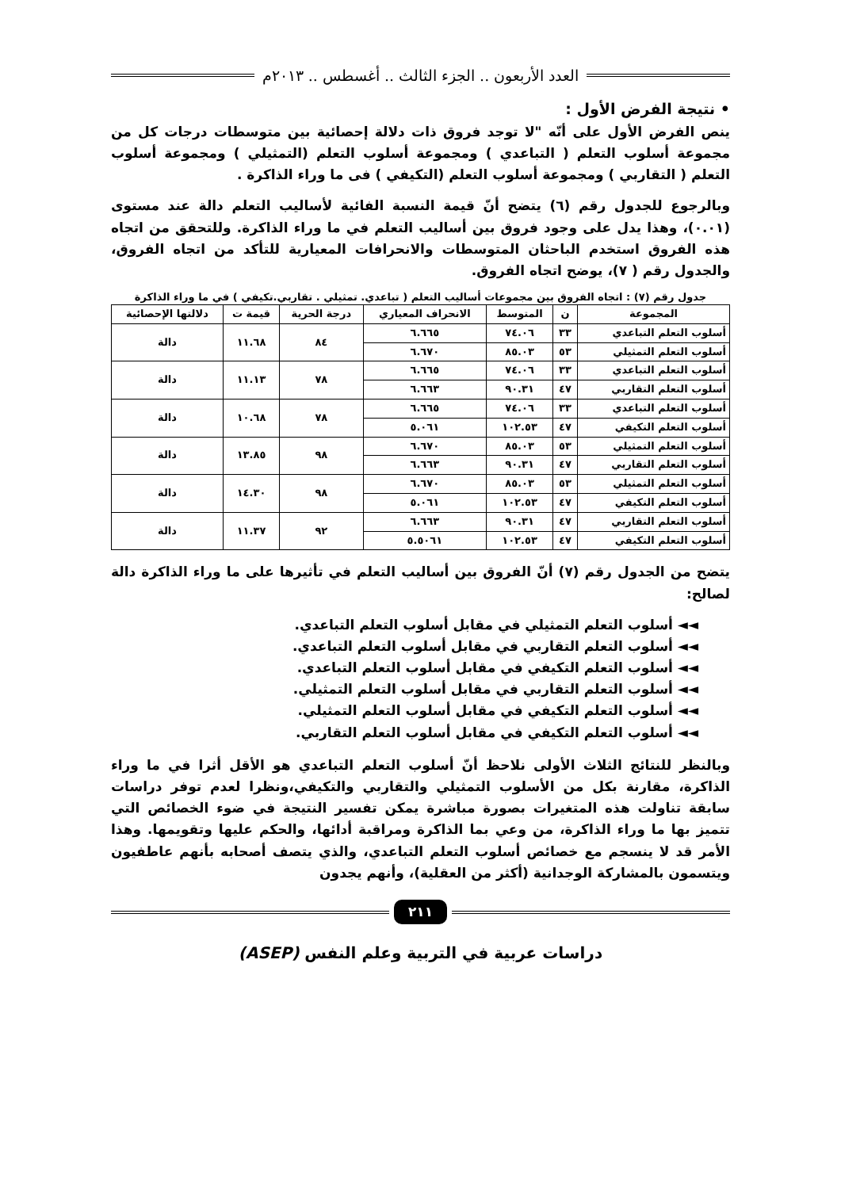العدد الأربعون .. الجزء الثالث .. أغسطس .. ٢٠١٣م
• نتيجة الفرض الأول :
ينص الفرض الأول على أنّه "لا توجد فروق ذات دلالة إحصائية بين متوسطات درجات كل من مجموعة أسلوب التعلم ( التباعدي ) ومجموعة أسلوب التعلم (التمثيلي ) ومجموعة أسلوب التعلم ( التقاربي ) ومجموعة أسلوب التعلم (التكيفي ) فى ما وراء الذاكرة .
وبالرجوع للجدول رقم (٦) يتضح أنّ قيمة النسبة الفائية لأساليب التعلم دالة عند مستوى (٠.٠١)، وهذا يدل على وجود فروق بين أساليب التعلم في ما وراء الذاكرة. وللتحقق من اتجاه هذه الفروق استخدم الباحثان المتوسطات والانحرافات المعيارية للتأكد من اتجاه الفروق، والجدول رقم ( ٧)، يوضح اتجاه الفروق.
جدول رقم (٧) : اتجاه الفروق بين مجموعات أساليب التعلم ( تباعدي. تمثيلي . تقاربي.تكيفي ) في ما وراء الذاكرة
| المجموعة | ن | المتوسط | الانحراف المعياري | درجة الحرية | قيمة ت | دلالتها الإحصائية |
| --- | --- | --- | --- | --- | --- | --- |
| أسلوب التعلم التباعدي | ٣٣ | ٧٤.٠٦ | ٦.٦٦٥ | ٨٤ | ١١.٦٨ | دالة |
| أسلوب التعلم التمثيلي | ٥٣ | ٨٥.٠٣ | ٦.٦٧٠ | | | |
| أسلوب التعلم التباعدي | ٣٣ | ٧٤.٠٦ | ٦.٦٦٥ | ٧٨ | ١١.١٣ | دالة |
| أسلوب التعلم التقاربي | ٤٧ | ٩٠.٣١ | ٦.٦٦٣ | | | |
| أسلوب التعلم التباعدي | ٣٣ | ٧٤.٠٦ | ٦.٦٦٥ | ٧٨ | ١٠.٦٨ | دالة |
| أسلوب التعلم التكيفي | ٤٧ | ١٠٢.٥٣ | ٥.٠٦١ | | | |
| أسلوب التعلم التمثيلي | ٥٣ | ٨٥.٠٣ | ٦.٦٧٠ | ٩٨ | ١٣.٨٥ | دالة |
| أسلوب التعلم التقاربي | ٤٧ | ٩٠.٣١ | ٦.٦٦٣ | | | |
| أسلوب التعلم التمثيلي | ٥٣ | ٨٥.٠٣ | ٦.٦٧٠ | ٩٨ | ١٤.٣٠ | دالة |
| أسلوب التعلم التكيفي | ٤٧ | ١٠٢.٥٣ | ٥.٠٦١ | | | |
| أسلوب التعلم التقاربي | ٤٧ | ٩٠.٣١ | ٦.٦٦٣ | ٩٢ | ١١.٣٧ | دالة |
| أسلوب التعلم التكيفي | ٤٧ | ١٠٢.٥٣ | ٥.٥٠٦١ | | | |
يتضح من الجدول رقم (٧) أنّ الفروق بين أساليب التعلم في تأثيرها على ما وراء الذاكرة دالة لصالح:
◄◄ أسلوب التعلم التمثيلي في مقابل أسلوب التعلم التباعدي.
◄◄ أسلوب التعلم التقاربي في مقابل أسلوب التعلم التباعدي.
◄◄ أسلوب التعلم التكيفي في مقابل أسلوب التعلم التباعدي.
◄◄ أسلوب التعلم التقاربي في مقابل أسلوب التعلم التمثيلي.
◄◄ أسلوب التعلم التكيفي في مقابل أسلوب التعلم التمثيلي.
◄◄ أسلوب التعلم التكيفي في مقابل أسلوب التعلم التقاربي.
وبالنظر للنتائج الثلاث الأولى نلاحظ أنّ أسلوب التعلم التباعدي هو الأقل أثرا في ما وراء الذاكرة، مقارنة بكل من الأسلوب التمثيلي والتقاربي والتكيفي،ونظرا لعدم توفر دراسات سابقة تناولت هذه المتغيرات بصورة مباشرة يمكن تفسير النتيجة في ضوء الخصائص التي تتميز بها ما وراء الذاكرة، من وعي بما الذاكرة ومراقبة أدائها، والحكم عليها وتقويمها. وهذا الأمر قد لا ينسجم مع خصائص أسلوب التعلم التباعدي، والذي يتصف أصحابه بأنهم عاطفيون ويتسمون بالمشاركة الوجدانية (أكثر من العقلية)، وأنهم يجدون
٢١١
دراسات عربية في التربية وعلم النفس (ASEP)